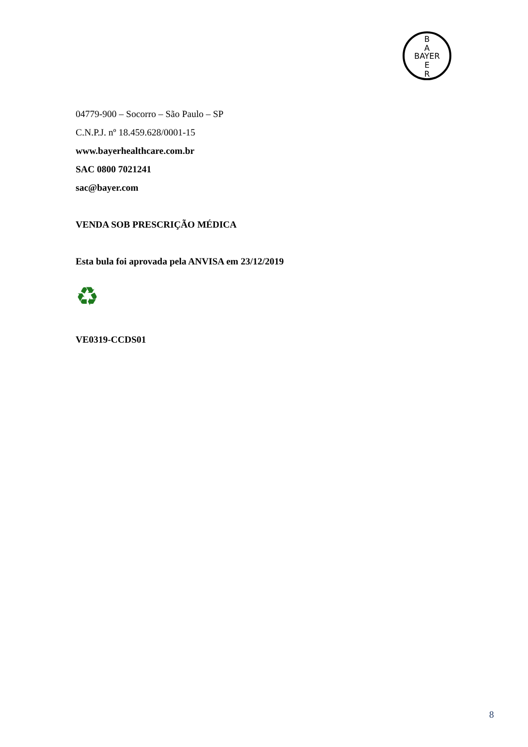B
A
BAYER
E
R
04779-900 – Socorro – São Paulo – SP
C.N.P.J. nº 18.459.628/0001-15
www.bayerhealthcare.com.br
SAC 0800 7021241
sac@bayer.com
VENDA SOB PRESCRIÇÃO MÉDICA
Esta bula foi aprovada pela ANVISA em 23/12/2019
♻
VE0319-CCDS01
8